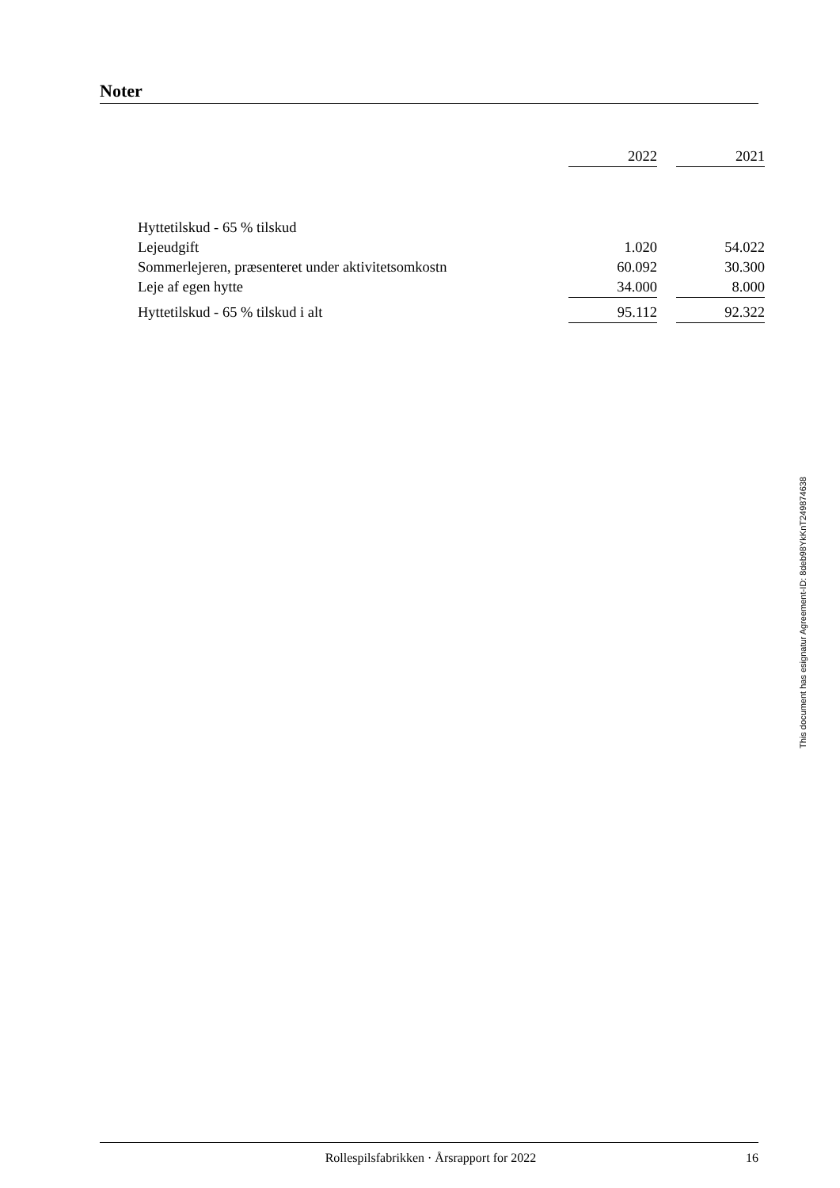Noter
| | 2022 | | 2021 |
| --- | --- | --- | --- |
| Hyttetilskud - 65 % tilskud | | | |
| Lejeudgift | 1.020 | | 54.022 |
| Sommerlejeren, præsenteret under aktivitetsomkostn | 60.092 | | 30.300 |
| Leje af egen hytte | 34.000 | | 8.000 |
| Hyttetilskud - 65 % tilskud i alt | 95.112 | | 92.322 |
This document has esignatur Agreement-ID: 8deb98YkKnT249874638
Rollespilsfabrikken · Årsrapport for 2022 16